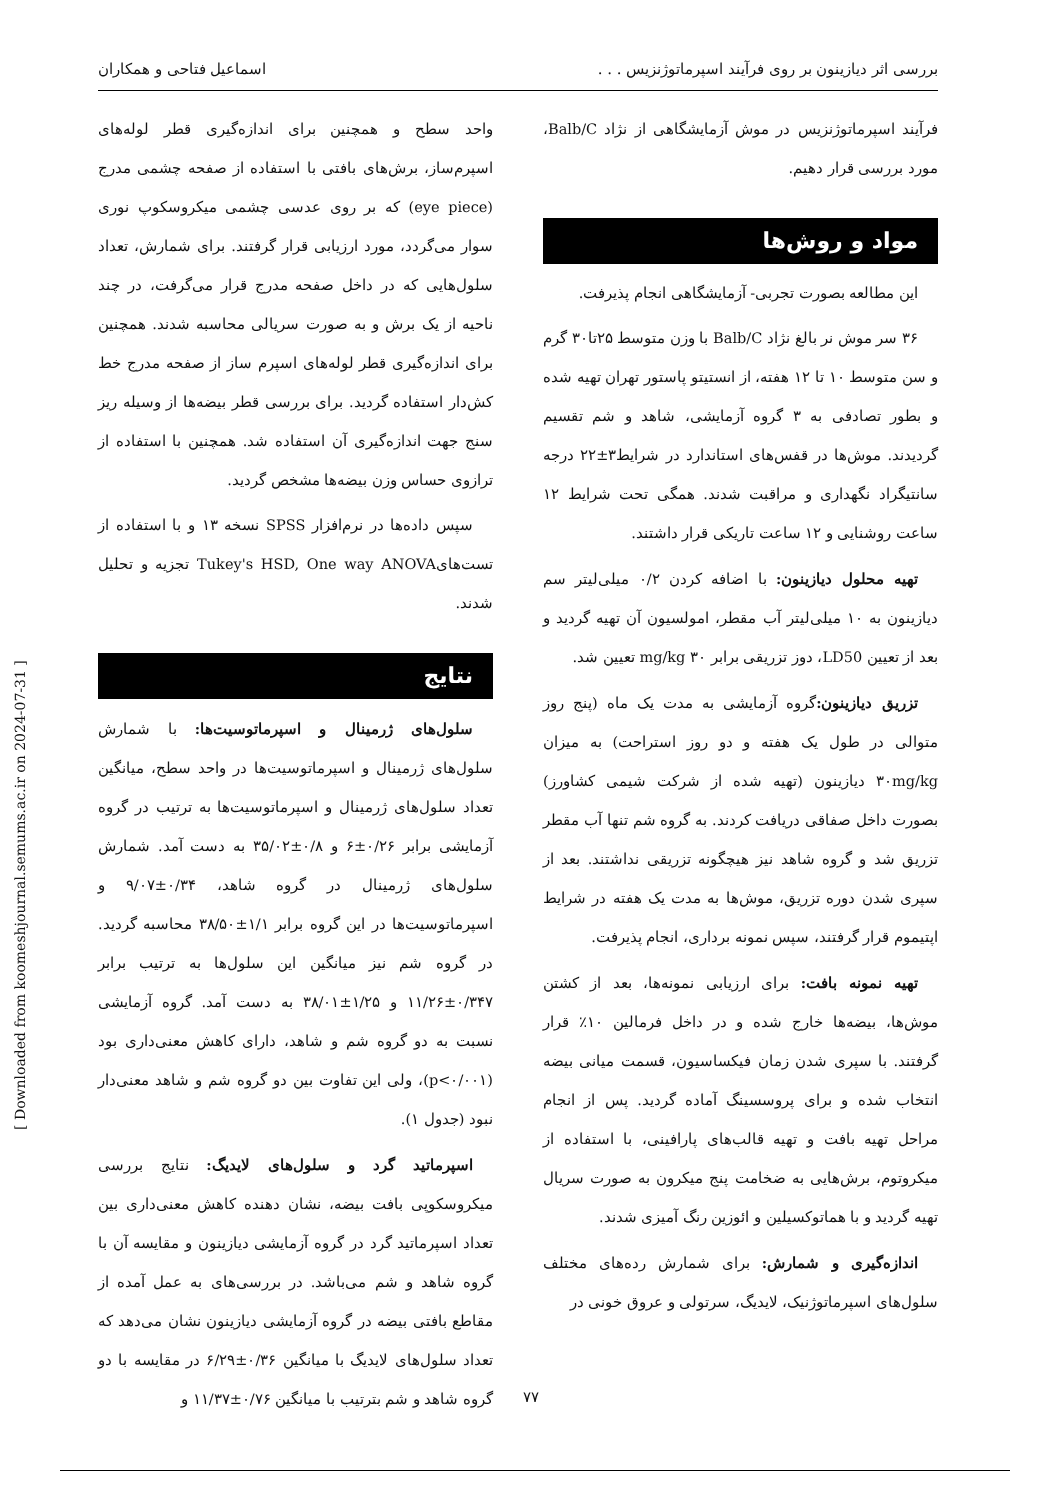بررسی اثر دیازینون بر روی فرآیند اسپرماتوژنزیس . . . اسماعیل فتاحی و همکاران
فرآیند اسپرماتوژنزیس در موش آزمایشگاهی از نژاد Balb/C، مورد بررسی قرار دهیم.
مواد و روش‌ها
این مطالعه بصورت تجربی- آزمایشگاهی انجام پذیرفت.
۳۶ سر موش نر بالغ نژاد Balb/C با وزن متوسط ۲۵تا۳۰ گرم و سن متوسط ۱۰ تا ۱۲ هفته، از انستیتو پاستور تهران تهیه شده و بطور تصادفی به ۳ گروه آزمایشی، شاهد و شم تقسیم گردیدند. موش‌ها در قفس‌های استاندارد در شرایط۳±۲۲ درجه سانتیگراد نگهداری و مراقبت شدند. همگی تحت شرایط ۱۲ ساعت روشنایی و ۱۲ ساعت تاریکی قرار داشتند.
تهیه محلول دیازینون: با اضافه کردن ۰/۲ میلی‌لیتر سم دیازینون به ۱۰ میلی‌لیتر آب مقطر، امولسیون آن تهیه گردید و بعد از تعیین LD50، دوز تزریقی برابر mg/kg ۳۰ تعیین شد.
تزریق دیازینون: گروه آزمایشی به مدت یک ماه (پنج روز متوالی در طول یک هفته و دو روز استراحت) به میزان ۳۰mg/kg دیازینون (تهیه شده از شرکت شیمی کشاورز) بصورت داخل صفاقی دریافت کردند. به گروه شم تنها آب مقطر تزریق شد و گروه شاهد نیز هیچگونه تزریقی نداشتند. بعد از سپری شدن دوره تزریق، موش‌ها به مدت یک هفته در شرایط اپتیموم قرار گرفتند، سپس نمونه برداری، انجام پذیرفت.
تهیه نمونه بافت: برای ارزیابی نمونه‌ها، بعد از کشتن موش‌ها، بیضه‌ها خارج شده و در داخل فرمالین ۱۰٪ قرار گرفتند. با سپری شدن زمان فیکساسیون، قسمت میانی بیضه انتخاب شده و برای پروسسینگ آماده گردید. پس از انجام مراحل تهیه بافت و تهیه قالب‌های پارافینی، با استفاده از میکروتوم، برش‌هایی به ضخامت پنج میکرون به صورت سریال تهیه گردید و با هماتوکسیلین و ائوزین رنگ آمیزی شدند.
اندازه‌گیری و شمارش: برای شمارش رده‌های مختلف سلول‌های اسپرماتوژنیک، لایدیگ، سرتولی و عروق خونی در
واحد سطح و همچنین برای اندازه‌گیری قطر لوله‌های اسپرم‌ساز، برش‌های بافتی با استفاده از صفحه چشمی مدرج (eye piece) که بر روی عدسی چشمی میکروسکوپ نوری سوار می‌گردد، مورد ارزیابی قرار گرفتند. برای شمارش، تعداد سلول‌هایی که در داخل صفحه مدرج قرار می‌گرفت، در چند ناحیه از یک برش و به صورت سریالی محاسبه شدند. همچنین برای اندازه‌گیری قطر لوله‌های اسپرم ساز از صفحه مدرج خط کش‌دار استفاده گردید. برای بررسی قطر بیضه‌ها از وسیله ریز سنج جهت اندازه‌گیری آن استفاده شد. همچنین با استفاده از ترازوی حساس وزن بیضه‌ها مشخص گردید.
سپس داده‌ها در نرم‌افزار SPSS نسخه ۱۳ و با استفاده از تست‌هایTukey's HSD, One way ANOVA تجزیه و تحلیل شدند.
نتایج
سلول‌های ژرمینال و اسپرماتوسیت‌ها: با شمارش سلول‌های ژرمینال و اسپرماتوسیت‌ها در واحد سطح، میانگین تعداد سلول‌های ژرمینال و اسپرماتوسیت‌ها به ترتیب در گروه آزمایشی برابر ۰/۲۶±۶ و ۰/۸±۳۵/۰۲ به دست آمد. شمارش سلول‌های ژرمینال در گروه شاهد، ۰/۳۴±۹/۰۷ و اسپرماتوسیت‌ها در این گروه برابر ۱/۱±۳۸/۵۰ محاسبه گردید. در گروه شم نیز میانگین این سلول‌ها به ترتیب برابر ۰/۳۴۷±۱۱/۲۶ و ۱/۲۵±۳۸/۰۱ به دست آمد. گروه آزمایشی نسبت به دو گروه شم و شاهد، دارای کاهش معنی‌داری بود (p<۰/۰۰۱)، ولی این تفاوت بین دو گروه شم و شاهد معنی‌دار نبود (جدول ۱).
اسپرماتید گرد و سلول‌های لایدیگ: نتایج بررسی میکروسکوپی بافت بیضه، نشان دهنده کاهش معنی‌داری بین تعداد اسپرماتید گرد در گروه آزمایشی دیازینون و مقایسه آن با گروه شاهد و شم می‌باشد. در بررسی‌های به عمل آمده از مقاطع بافتی بیضه در گروه آزمایشی دیازینون نشان می‌دهد که تعداد سلول‌های لایدیگ با میانگین ۰/۳۶±۶/۲۹ در مقایسه با دو گروه شاهد و شم بترتیب با میانگین ۰/۷۶±۱۱/۳۷ و
[ Downloaded from koomeshjournal.semums.ac.ir on 2024-07-31 ]
۷۷